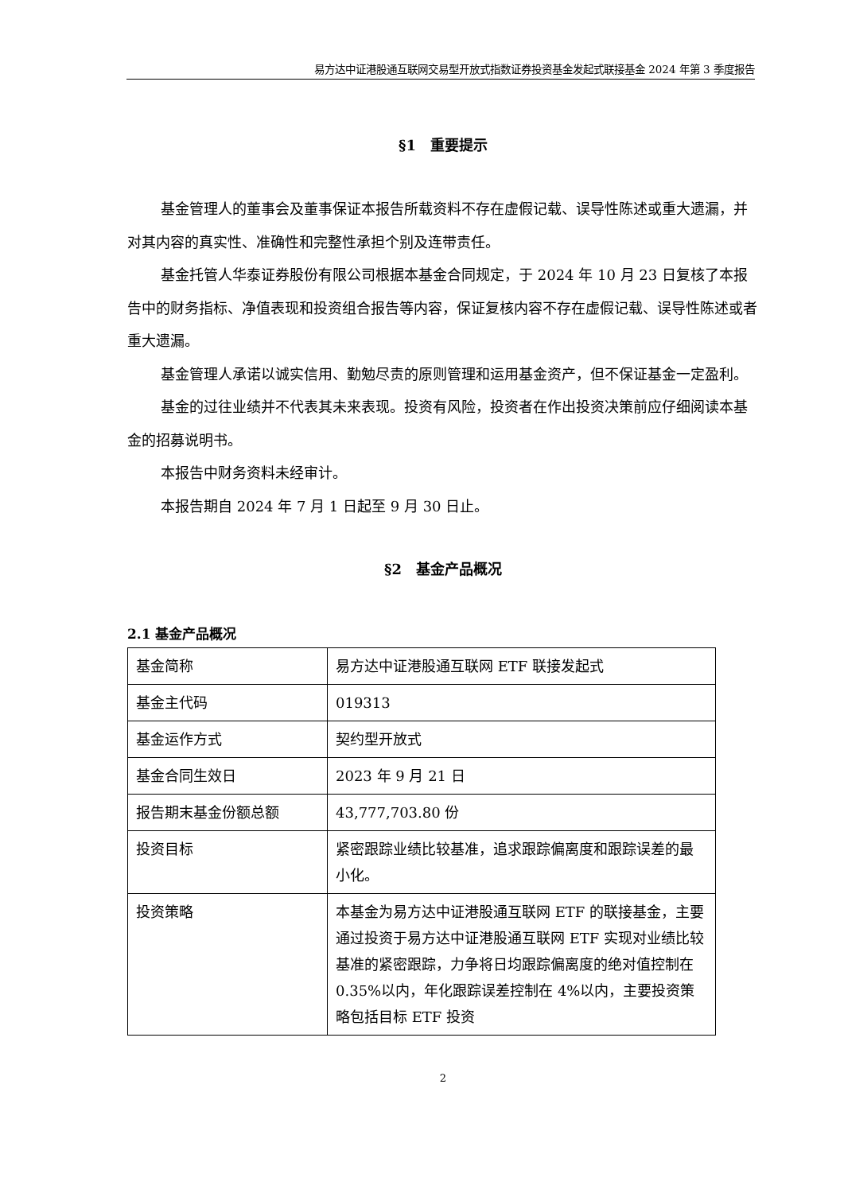易方达中证港股通互联网交易型开放式指数证券投资基金发起式联接基金 2024 年第 3 季度报告
§1　重要提示
基金管理人的董事会及董事保证本报告所载资料不存在虚假记载、误导性陈述或重大遗漏，并对其内容的真实性、准确性和完整性承担个别及连带责任。
基金托管人华泰证券股份有限公司根据本基金合同规定，于 2024 年 10 月 23 日复核了本报告中的财务指标、净值表现和投资组合报告等内容，保证复核内容不存在虚假记载、误导性陈述或者重大遗漏。
基金管理人承诺以诚实信用、勤勉尽责的原则管理和运用基金资产，但不保证基金一定盈利。
基金的过往业绩并不代表其未来表现。投资有风险，投资者在作出投资决策前应仔细阅读本基金的招募说明书。
本报告中财务资料未经审计。
本报告期自 2024 年 7 月 1 日起至 9 月 30 日止。
§2　基金产品概况
2.1 基金产品概况
| 基金简称 | 易方达中证港股通互联网 ETF 联接发起式 |
| 基金主代码 | 019313 |
| 基金运作方式 | 契约型开放式 |
| 基金合同生效日 | 2023 年 9 月 21 日 |
| 报告期末基金份额总额 | 43,777,703.80 份 |
| 投资目标 | 紧密跟踪业绩比较基准，追求跟踪偏离度和跟踪误差的最小化。 |
| 投资策略 | 本基金为易方达中证港股通互联网 ETF 的联接基金，主要通过投资于易方达中证港股通互联网 ETF 实现对业绩比较基准的紧密跟踪，力争将日均跟踪偏离度的绝对值控制在 0.35%以内，年化跟踪误差控制在 4%以内，主要投资策略包括目标 ETF 投资 |
2